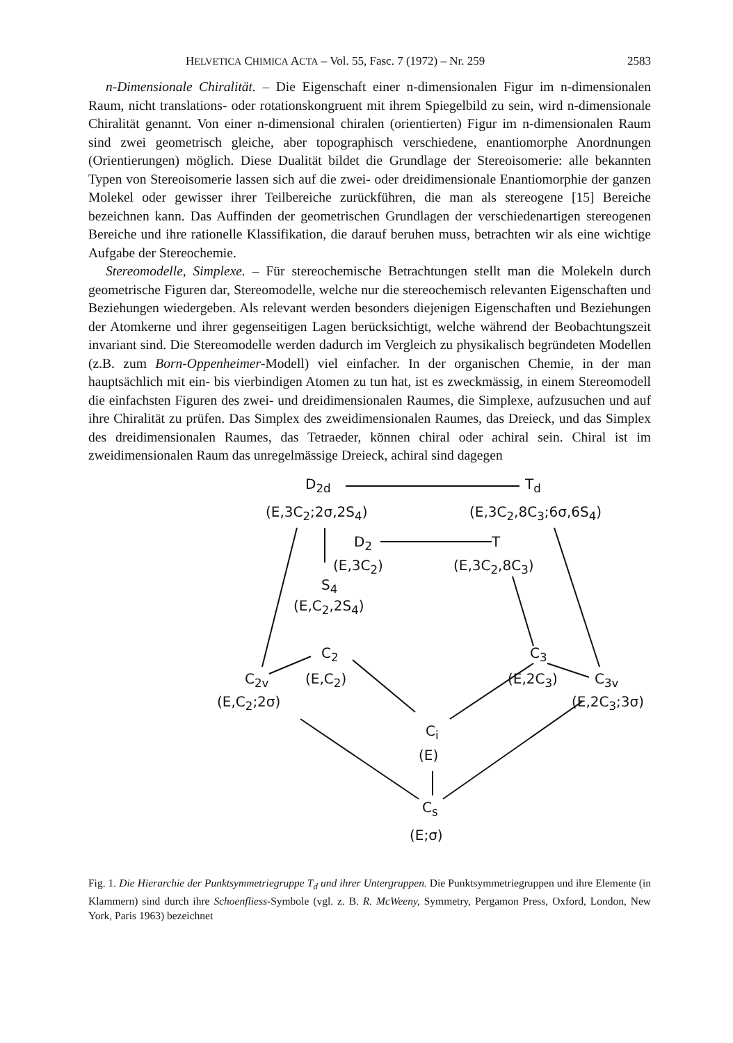HELVETICA CHIMICA ACTA – Vol. 55, Fasc. 7 (1972) – Nr. 259 2583
n-Dimensionale Chiralität. – Die Eigenschaft einer n-dimensionalen Figur im n-dimensionalen Raum, nicht translations- oder rotationskongruent mit ihrem Spiegelbild zu sein, wird n-dimensionale Chiralität genannt. Von einer n-dimensional chiralen (orientierten) Figur im n-dimensionalen Raum sind zwei geometrisch gleiche, aber topographisch verschiedene, enantiomorphe Anordnungen (Orientierungen) möglich. Diese Dualität bildet die Grundlage der Stereoisomerie: alle bekannten Typen von Stereoisomerie lassen sich auf die zwei- oder dreidimensionale Enantiomorphie der ganzen Molekel oder gewisser ihrer Teilbereiche zurückführen, die man als stereogene [15] Bereiche bezeichnen kann. Das Auffinden der geometrischen Grundlagen der verschiedenartigen stereogenen Bereiche und ihre rationelle Klassifikation, die darauf beruhen muss, betrachten wir als eine wichtige Aufgabe der Stereochemie.
Stereomodelle, Simplexe. – Für stereochemische Betrachtungen stellt man die Molekeln durch geometrische Figuren dar, Stereomodelle, welche nur die stereochemisch relevanten Eigenschaften und Beziehungen wiedergeben. Als relevant werden besonders diejenigen Eigenschaften und Beziehungen der Atomkerne und ihrer gegenseitigen Lagen berücksichtigt, welche während der Beobachtungszeit invariant sind. Die Stereomodelle werden dadurch im Vergleich zu physikalisch begründeten Modellen (z.B. zum Born-Oppenheimer-Modell) viel einfacher. In der organischen Chemie, in der man hauptsächlich mit ein- bis vierbindigen Atomen zu tun hat, ist es zweckmässig, in einem Stereomodell die einfachsten Figuren des zwei- und dreidimensionalen Raumes, die Simplexe, aufzusuchen und auf ihre Chiralität zu prüfen. Das Simplex des zweidimensionalen Raumes, das Dreieck, und das Simplex des dreidimensionalen Raumes, das Tetraeder, können chiral oder achiral sein. Chiral ist im zweidimensionalen Raum das unregelmässige Dreieck, achiral sind dagegen
D<sub>2d</sub> T<sub>d</sub>
(E,3C<sub>2</sub>;2σ,2S<sub>4</sub>) (E,3C<sub>2</sub>,8C<sub>3</sub>;6σ,6S<sub>4</sub>)
D<sub>2</sub> T
(E,3C<sub>2</sub>) (E,3C<sub>2</sub>,8C<sub>3</sub>)
S<sub>4</sub>
(E,C<sub>2</sub>,2S<sub>4</sub>)
C<sub>2</sub> C<sub>3</sub>
C<sub>2v</sub> (E,C<sub>2</sub>) (E,2C<sub>3</sub>) C<sub>3v</sub>
(E,C<sub>2</sub>;2σ) (E,2C<sub>3</sub>;3σ)
C<sub>i</sub>
(E)
C<sub>s</sub>
(E;σ)
Fig. 1. Die Hierarchie der Punktsymmetriegruppe T<sub>d</sub> und ihrer Untergruppen. Die Punktsymmetriegruppen und ihre Elemente (in Klammern) sind durch ihre Schoenfliess-Symbole (vgl. z. B. R. McWeeny, Symmetry, Pergamon Press, Oxford, London, New York, Paris 1963) bezeichnet